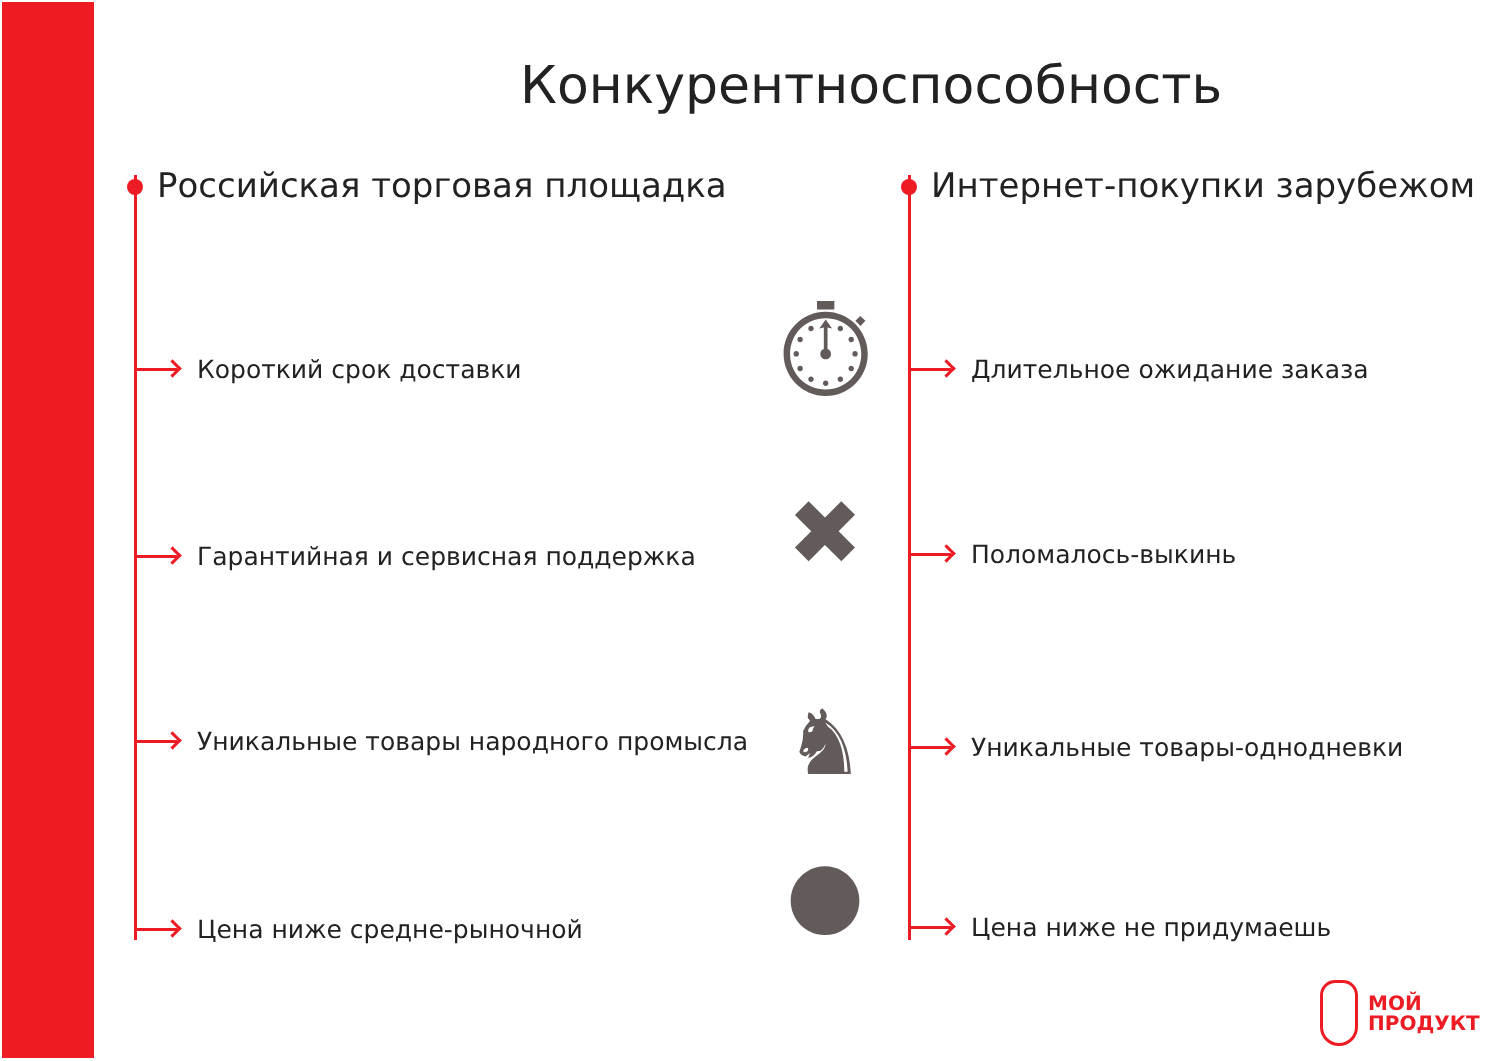Конкурентноспособность
Российская торговая площадка
Короткий срок доставки
Гарантийная и сервисная поддержка
Уникальные товары народного промысла
Цена ниже средне-рыночной
Интернет-покупки зарубежом
Длительное ожидание заказа
Поломалось-выкинь
Уникальные товары-однодневки
Цена ниже не придумаешь
⏱
✖
♞
●
МОЙ
ПРОДУКТ